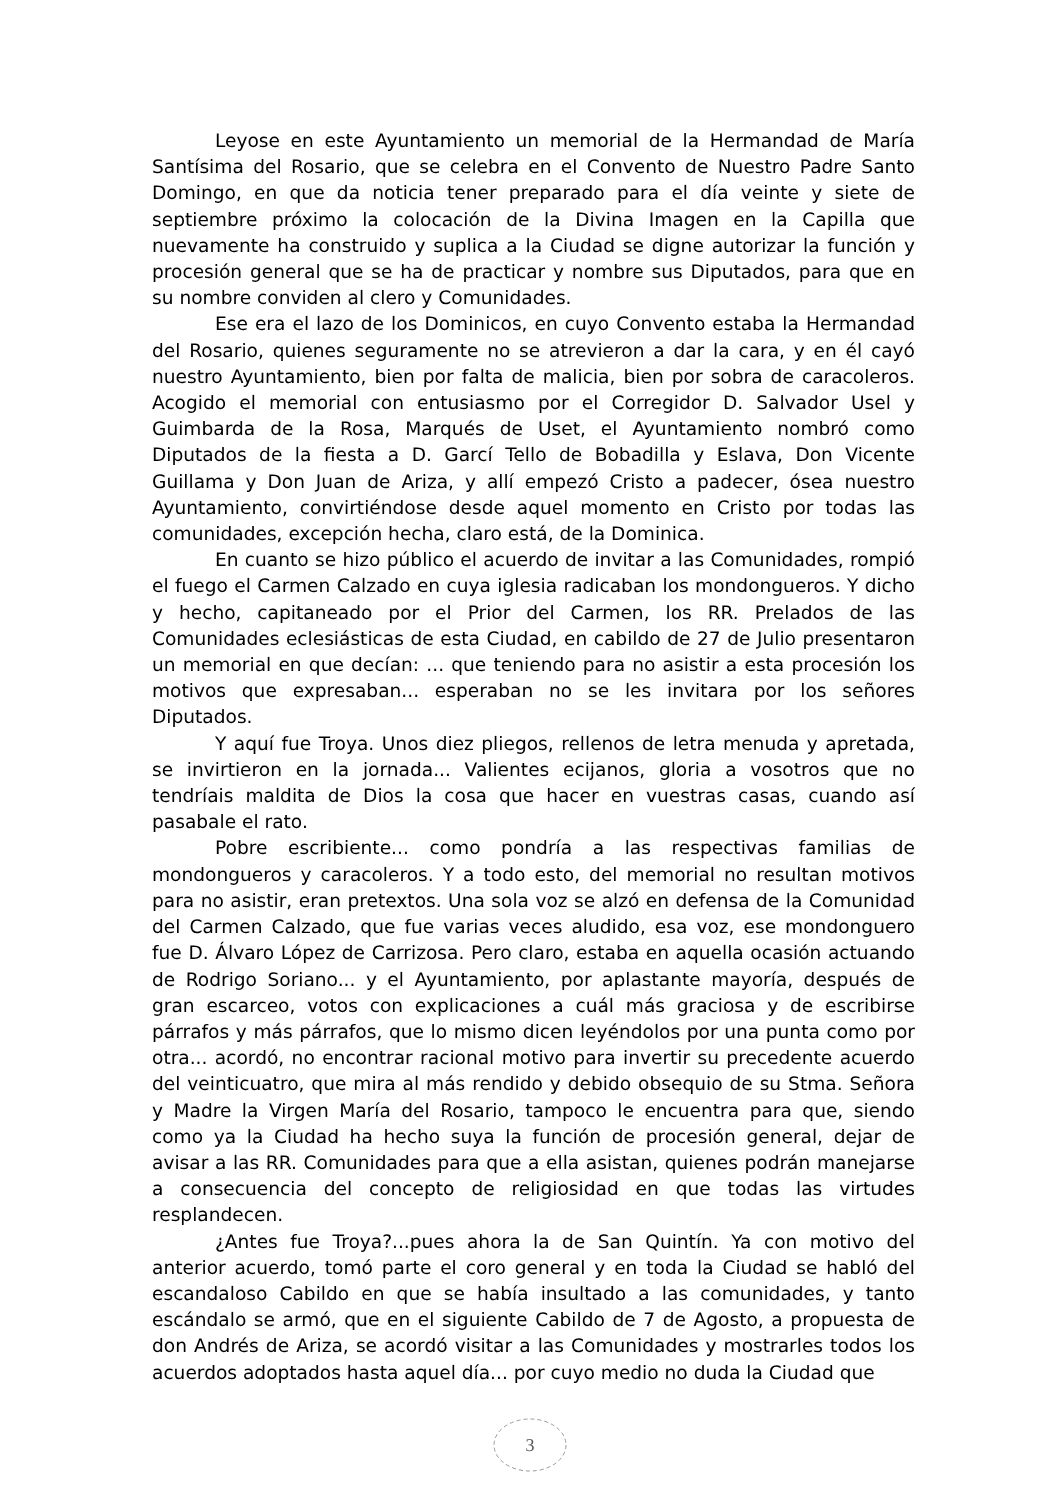Leyose en este Ayuntamiento un memorial de la Hermandad de María Santísima del Rosario, que se celebra en el Convento de Nuestro Padre Santo Domingo, en que da noticia tener preparado para el día veinte y siete de septiembre próximo la colocación de la Divina Imagen en la Capilla que nuevamente ha construido y suplica a la Ciudad se digne autorizar la función y procesión general que se ha de practicar y nombre sus Diputados, para que en su nombre conviden al clero y Comunidades.
Ese era el lazo de los Dominicos, en cuyo Convento estaba la Hermandad del Rosario, quienes seguramente no se atrevieron a dar la cara, y en él cayó nuestro Ayuntamiento, bien por falta de malicia, bien por sobra de caracoleros. Acogido el memorial con entusiasmo por el Corregidor D. Salvador Usel y Guimbarda de la Rosa, Marqués de Uset, el Ayuntamiento nombró como Diputados de la fiesta a D. Garcí Tello de Bobadilla y Eslava, Don Vicente Guillama y Don Juan de Ariza, y allí empezó Cristo a padecer, ósea nuestro Ayuntamiento, convirtiéndose desde aquel momento en Cristo por todas las comunidades, excepción hecha, claro está, de la Dominica.
En cuanto se hizo público el acuerdo de invitar a las Comunidades, rompió el fuego el Carmen Calzado en cuya iglesia radicaban los mondongueros. Y dicho y hecho, capitaneado por el Prior del Carmen, los RR. Prelados de las Comunidades eclesiásticas de esta Ciudad, en cabildo de 27 de Julio presentaron un memorial en que decían: ... que teniendo para no asistir a esta procesión los motivos que expresaban... esperaban no se les invitara por los señores Diputados.
Y aquí fue Troya. Unos diez pliegos, rellenos de letra menuda y apretada, se invirtieron en la jornada... Valientes ecijanos, gloria a vosotros que no tendríais maldita de Dios la cosa que hacer en vuestras casas, cuando así pasabale el rato.
Pobre escribiente... como pondría a las respectivas familias de mondongueros y caracoleros. Y a todo esto, del memorial no resultan motivos para no asistir, eran pretextos. Una sola voz se alzó en defensa de la Comunidad del Carmen Calzado, que fue varias veces aludido, esa voz, ese mondonguero fue D. Álvaro López de Carrizosa. Pero claro, estaba en aquella ocasión actuando de Rodrigo Soriano... y el Ayuntamiento, por aplastante mayoría, después de gran escarceo, votos con explicaciones a cuál más graciosa y de escribirse párrafos y más párrafos, que lo mismo dicen leyéndolos por una punta como por otra... acordó, no encontrar racional motivo para invertir su precedente acuerdo del veinticuatro, que mira al más rendido y debido obsequio de su Stma. Señora y Madre la Virgen María del Rosario, tampoco le encuentra para que, siendo como ya la Ciudad ha hecho suya la función de procesión general, dejar de avisar a las RR. Comunidades para que a ella asistan, quienes podrán manejarse a consecuencia del concepto de religiosidad en que todas las virtudes resplandecen.
¿Antes fue Troya?...pues ahora la de San Quintín. Ya con motivo del anterior acuerdo, tomó parte el coro general y en toda la Ciudad se habló del escandaloso Cabildo en que se había insultado a las comunidades, y tanto escándalo se armó, que en el siguiente Cabildo de 7 de Agosto, a propuesta de don Andrés de Ariza, se acordó visitar a las Comunidades y mostrarles todos los acuerdos adoptados hasta aquel día... por cuyo medio no duda la Ciudad que
3